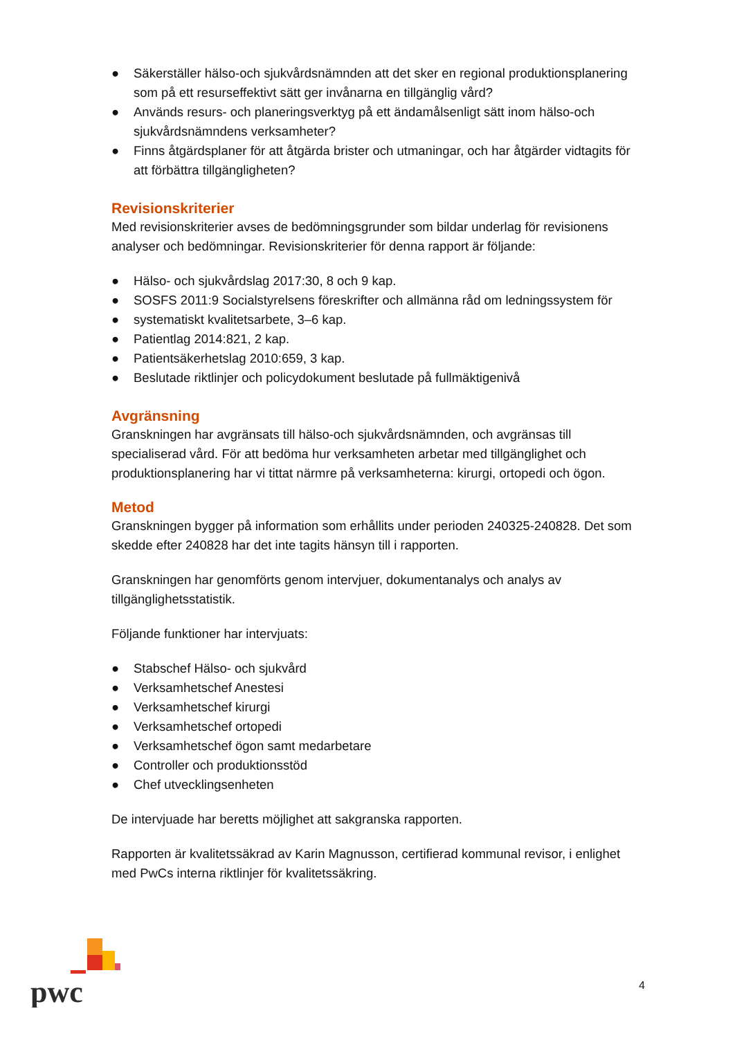● Säkerställer hälso-och sjukvårdsnämnden att det sker en regional produktionsplanering som på ett resurseffektivt sätt ger invånarna en tillgänglig vård?
● Används resurs- och planeringsverktyg på ett ändamålsenligt sätt inom hälso-och sjukvårdsnämndens verksamheter?
● Finns åtgärdsplaner för att åtgärda brister och utmaningar, och har åtgärder vidtagits för att förbättra tillgängligheten?
Revisionskriterier
Med revisionskriterier avses de bedömningsgrunder som bildar underlag för revisionens analyser och bedömningar. Revisionskriterier för denna rapport är följande:
● Hälso- och sjukvårdslag 2017:30, 8 och 9 kap.
● SOSFS 2011:9 Socialstyrelsens föreskrifter och allmänna råd om ledningssystem för
● systematiskt kvalitetsarbete, 3–6 kap.
● Patientlag 2014:821, 2 kap.
● Patientsäkerhetslag 2010:659, 3 kap.
● Beslutade riktlinjer och policydokument beslutade på fullmäktigenivå
Avgränsning
Granskningen har avgränsats till hälso-och sjukvårdsnämnden, och avgränsas till specialiserad vård. För att bedöma hur verksamheten arbetar med tillgänglighet och produktionsplanering har vi tittat närmre på verksamheterna: kirurgi, ortopedi och ögon.
Metod
Granskningen bygger på information som erhållits under perioden 240325-240828. Det som skedde efter 240828 har det inte tagits hänsyn till i rapporten.
Granskningen har genomförts genom intervjuer, dokumentanalys och analys av tillgänglighetsstatistik.
Följande funktioner har intervjuats:
● Stabschef Hälso- och sjukvård
● Verksamhetschef Anestesi
● Verksamhetschef kirurgi
● Verksamhetschef ortopedi
● Verksamhetschef ögon samt medarbetare
● Controller och produktionsstöd
● Chef utvecklingsenheten
De intervjuade har beretts möjlighet att sakgranska rapporten.
Rapporten är kvalitetssäkrad av Karin Magnusson, certifierad kommunal revisor, i enlighet med PwCs interna riktlinjer för kvalitetssäkring.
4
pwc